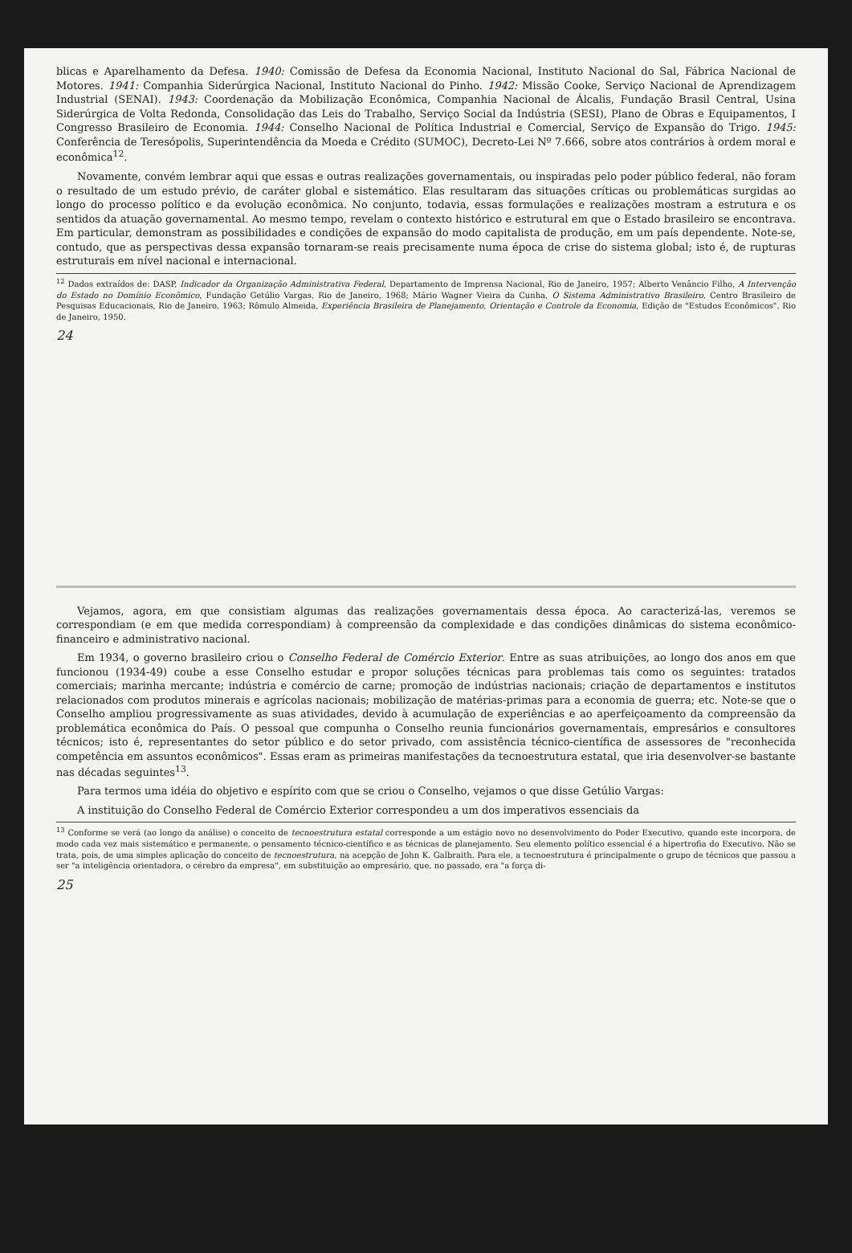blicas e Aparelhamento da Defesa. 1940: Comissão de Defesa da Economia Nacional, Instituto Nacional do Sal, Fábrica Nacional de Motores. 1941: Companhia Siderúrgica Nacional, Instituto Nacional do Pinho. 1942: Missão Cooke, Serviço Nacional de Aprendizagem Industrial (SENAI). 1943: Coordenação da Mobilização Econômica, Companhia Nacional de Álcalis, Fundação Brasil Central, Usina Siderúrgica de Volta Redonda, Consolidação das Leis do Trabalho, Serviço Social da Indústria (SESI), Plano de Obras e Equipamentos, I Congresso Brasileiro de Economia. 1944: Conselho Nacional de Política Industrial e Comercial, Serviço de Expansão do Trigo. 1945: Conferência de Teresópolis, Superintendência da Moeda e Crédito (SUMOC), Decreto-Lei Nº 7.666, sobre atos contrários à ordem moral e econômica<sup>12</sup>.
Novamente, convém lembrar aqui que essas e outras realizações governamentais, ou inspiradas pelo poder público federal, não foram o resultado de um estudo prévio, de caráter global e sistemático. Elas resultaram das situações críticas ou problemáticas surgidas ao longo do processo político e da evolução econômica. No conjunto, todavia, essas formulações e realizações mostram a estrutura e os sentidos da atuação governamental. Ao mesmo tempo, revelam o contexto histórico e estrutural em que o Estado brasileiro se encontrava. Em particular, demonstram as possibilidades e condições de expansão do modo capitalista de produção, em um país dependente. Note-se, contudo, que as perspectivas dessa expansão tornaram-se reais precisamente numa época de crise do sistema global; isto é, de rupturas estruturais em nível nacional e internacional.
<sup>12</sup> Dados extraídos de: DASP, Indicador da Organização Administrativa Federal, Departamento de Imprensa Nacional, Rio de Janeiro, 1957; Alberto Venâncio Filho, A Intervenção do Estado no Domínio Econômico, Fundação Getúlio Vargas, Rio de Janeiro, 1968; Mário Wagner Vieira da Cunha, O Sistema Administrativo Brasileiro, Centro Brasileiro de Pesquisas Educacionais, Rio de Janeiro, 1963; Rômulo Almeida, Experiência Brasileira de Planejamento, Orientação e Controle da Economia, Edição de "Estudos Econômicos", Rio de Janeiro, 1950.
24
Vejamos, agora, em que consistiam algumas das realizações governamentais dessa época. Ao caracterizá-las, veremos se correspondiam (e em que medida correspondiam) à compreensão da complexidade e das condições dinâmicas do sistema econômico-financeiro e administrativo nacional.
Em 1934, o governo brasileiro criou o Conselho Federal de Comércio Exterior. Entre as suas atribuições, ao longo dos anos em que funcionou (1934-49) coube a esse Conselho estudar e propor soluções técnicas para problemas tais como os seguintes: tratados comerciais; marinha mercante; indústria e comércio de carne; promoção de indústrias nacionais; criação de departamentos e institutos relacionados com produtos minerais e agrícolas nacionais; mobilização de matérias-primas para a economia de guerra; etc. Note-se que o Conselho ampliou progressivamente as suas atividades, devido à acumulação de experiências e ao aperfeiçoamento da compreensão da problemática econômica do País. O pessoal que compunha o Conselho reunia funcionários governamentais, empresários e consultores técnicos; isto é, representantes do setor público e do setor privado, com assistência técnico-científica de assessores de "reconhecida competência em assuntos econômicos". Essas eram as primeiras manifestações da tecnoestrutura estatal, que iria desenvolver-se bastante nas décadas seguintes<sup>13</sup>.
Para termos uma idéia do objetivo e espírito com que se criou o Conselho, vejamos o que disse Getúlio Vargas:
A instituição do Conselho Federal de Comércio Exterior correspondeu a um dos imperativos essenciais da
<sup>13</sup> Conforme se verá (ao longo da análise) o conceito de tecnoestrutura estatal corresponde a um estágio novo no desenvolvimento do Poder Executivo, quando este incorpora, de modo cada vez mais sistemático e permanente, o pensamento técnico-científico e as técnicas de planejamento. Seu elemento político essencial é a hipertrofia do Executivo. Não se trata, pois, de uma simples aplicação do conceito de tecnoestrutura, na acepção de John K. Galbraith. Para ele, a tecnoestrutura é principalmente o grupo de técnicos que passou a ser "a inteligência orientadora, o cérebro da empresa", em substituição ao empresário, que, no passado, era "a força di-
25